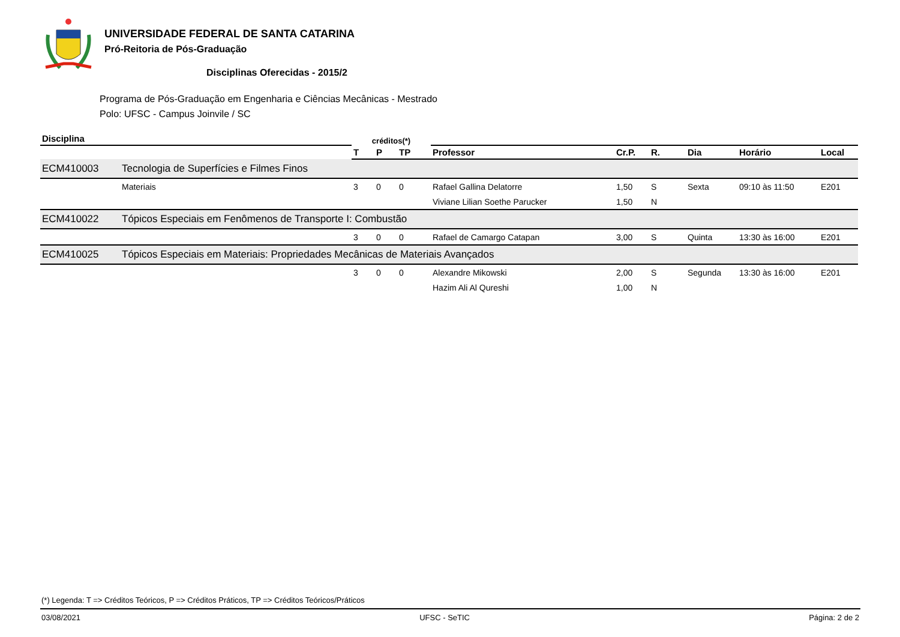UNIVERSIDADE FEDERAL DE SANTA CATARINA
Pró-Reitoria de Pós-Graduação
Disciplinas Oferecidas - 2015/2
Programa de Pós-Graduação em Engenharia e Ciências Mecânicas - Mestrado
Polo: UFSC - Campus Joinvile / SC
| Disciplina | | créditos(*) | | | | | | | | |
| --- | --- | --- | --- | --- | --- | --- | --- | --- | --- | --- |
| | | T | P | TP | Professor | Cr.P. | R. | Dia | Horário | Local |
| ECM410003 | Tecnologia de Superfícies e Filmes Finos | | | | | | | | | |
| | Materiais | 3 | 0 | 0 | Rafael Gallina Delatorre | 1,50 | S | Sexta | 09:10 às 11:50 | E201 |
| | | | | | Viviane Lilian Soethe Parucker | 1,50 | N | | | |
| ECM410022 | Tópicos Especiais em Fenômenos de Transporte I: Combustão | | | | | | | | | |
| | | 3 | 0 | 0 | Rafael de Camargo Catapan | 3,00 | S | Quinta | 13:30 às 16:00 | E201 |
| ECM410025 | Tópicos Especiais em Materiais: Propriedades Mecânicas de Materiais Avançados | | | | | | | | | |
| | | 3 | 0 | 0 | Alexandre Mikowski | 2,00 | S | Segunda | 13:30 às 16:00 | E201 |
| | | | | | Hazim Ali Al Qureshi | 1,00 | N | | | |
(*) Legenda: T => Créditos Teóricos, P => Créditos Práticos, TP => Créditos Teóricos/Práticos
03/08/2021 UFSC - SeTIC Página: 2 de 2